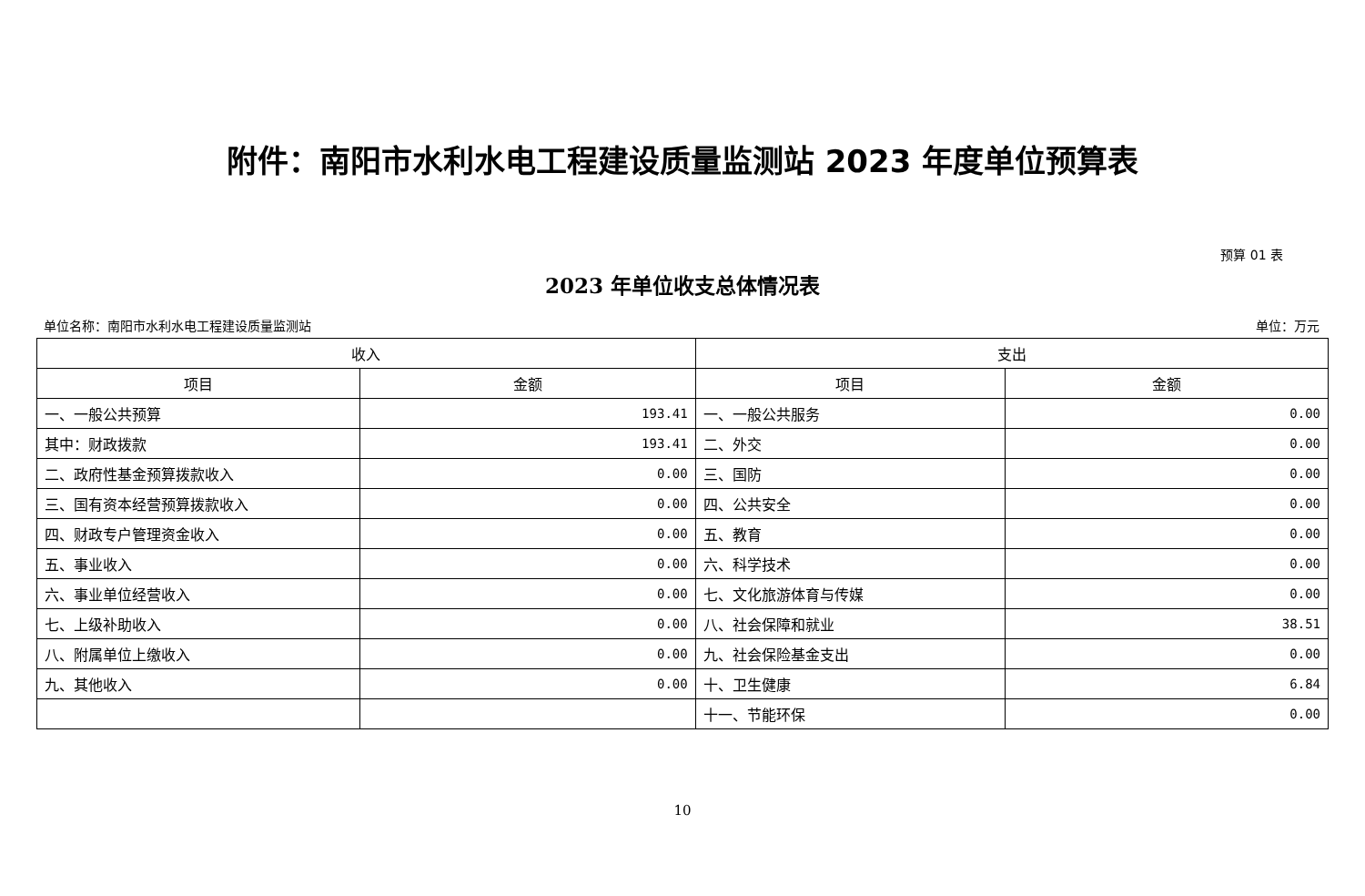附件：南阳市水利水电工程建设质量监测站 2023 年度单位预算表
预算 01 表
2023 年单位收支总体情况表
单位名称：南阳市水利水电工程建设质量监测站 单位：万元
| 收入 | | 支出 | |
| --- | --- | --- | --- |
| 项目 | 金额 | 项目 | 金额 |
| 一、一般公共预算 | 193.41 | 一、一般公共服务 | 0.00 |
| 其中：财政拨款 | 193.41 | 二、外交 | 0.00 |
| 二、政府性基金预算拨款收入 | 0.00 | 三、国防 | 0.00 |
| 三、国有资本经营预算拨款收入 | 0.00 | 四、公共安全 | 0.00 |
| 四、财政专户管理资金收入 | 0.00 | 五、教育 | 0.00 |
| 五、事业收入 | 0.00 | 六、科学技术 | 0.00 |
| 六、事业单位经营收入 | 0.00 | 七、文化旅游体育与传媒 | 0.00 |
| 七、上级补助收入 | 0.00 | 八、社会保障和就业 | 38.51 |
| 八、附属单位上缴收入 | 0.00 | 九、社会保险基金支出 | 0.00 |
| 九、其他收入 | 0.00 | 十、卫生健康 | 6.84 |
| | | 十一、节能环保 | 0.00 |
10